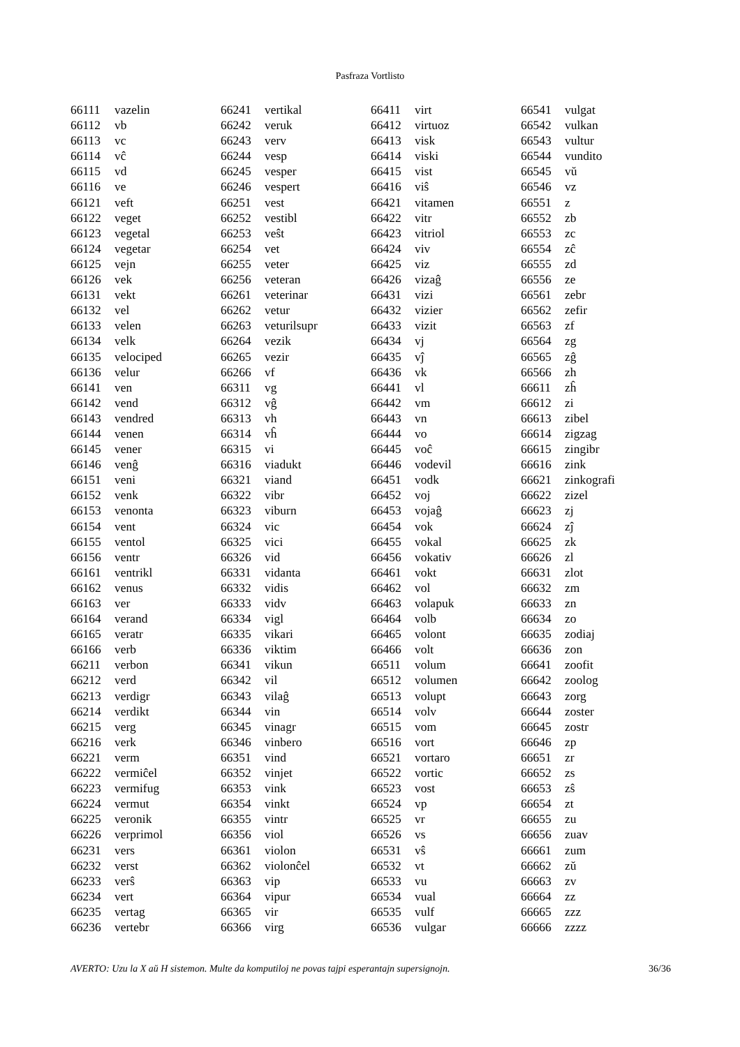Pasfraza Vortlisto
| 66111 | vazelin |
| 66112 | vb |
| 66113 | vc |
| 66114 | vĉ |
| 66115 | vd |
| 66116 | ve |
| 66121 | veft |
| 66122 | veget |
| 66123 | vegetal |
| 66124 | vegetar |
| 66125 | vejn |
| 66126 | vek |
| 66131 | vekt |
| 66132 | vel |
| 66133 | velen |
| 66134 | velk |
| 66135 | velociped |
| 66136 | velur |
| 66141 | ven |
| 66142 | vend |
| 66143 | vendred |
| 66144 | venen |
| 66145 | vener |
| 66146 | venĝ |
| 66151 | veni |
| 66152 | venk |
| 66153 | venonta |
| 66154 | vent |
| 66155 | ventol |
| 66156 | ventr |
| 66161 | ventrikl |
| 66162 | venus |
| 66163 | ver |
| 66164 | verand |
| 66165 | veratr |
| 66166 | verb |
| 66211 | verbon |
| 66212 | verd |
| 66213 | verdigr |
| 66214 | verdikt |
| 66215 | verg |
| 66216 | verk |
| 66221 | verm |
| 66222 | vermiĉel |
| 66223 | vermifug |
| 66224 | vermut |
| 66225 | veronik |
| 66226 | verprimol |
| 66231 | vers |
| 66232 | verst |
| 66233 | verŝ |
| 66234 | vert |
| 66235 | vertag |
| 66236 | vertebr |
| 66241 | vertikal |
| 66242 | veruk |
| 66243 | verv |
| 66244 | vesp |
| 66245 | vesper |
| 66246 | vespert |
| 66251 | vest |
| 66252 | vestibl |
| 66253 | veŝt |
| 66254 | vet |
| 66255 | veter |
| 66256 | veteran |
| 66261 | veterinar |
| 66262 | vetur |
| 66263 | veturilsupr |
| 66264 | vezik |
| 66265 | vezir |
| 66266 | vf |
| 66311 | vg |
| 66312 | vĝ |
| 66313 | vh |
| 66314 | vĥ |
| 66315 | vi |
| 66316 | viadukt |
| 66321 | viand |
| 66322 | vibr |
| 66323 | viburn |
| 66324 | vic |
| 66325 | vici |
| 66326 | vid |
| 66331 | vidanta |
| 66332 | vidis |
| 66333 | vidv |
| 66334 | vigl |
| 66335 | vikari |
| 66336 | viktim |
| 66341 | vikun |
| 66342 | vil |
| 66343 | vilaĝ |
| 66344 | vin |
| 66345 | vinagr |
| 66346 | vinbero |
| 66351 | vind |
| 66352 | vinjet |
| 66353 | vink |
| 66354 | vinkt |
| 66355 | vintr |
| 66356 | viol |
| 66361 | violon |
| 66362 | violonĉel |
| 66363 | vip |
| 66364 | vipur |
| 66365 | vir |
| 66366 | virg |
| 66411 | virt |
| 66412 | virtuoz |
| 66413 | visk |
| 66414 | viski |
| 66415 | vist |
| 66416 | viŝ |
| 66421 | vitamen |
| 66422 | vitr |
| 66423 | vitriol |
| 66424 | viv |
| 66425 | viz |
| 66426 | vizaĝ |
| 66431 | vizi |
| 66432 | vizier |
| 66433 | vizit |
| 66434 | vj |
| 66435 | vĵ |
| 66436 | vk |
| 66441 | vl |
| 66442 | vm |
| 66443 | vn |
| 66444 | vo |
| 66445 | voĉ |
| 66446 | vodevil |
| 66451 | vodk |
| 66452 | voj |
| 66453 | vojaĝ |
| 66454 | vok |
| 66455 | vokal |
| 66456 | vokativ |
| 66461 | vokt |
| 66462 | vol |
| 66463 | volapuk |
| 66464 | volb |
| 66465 | volont |
| 66466 | volt |
| 66511 | volum |
| 66512 | volumen |
| 66513 | volupt |
| 66514 | volv |
| 66515 | vom |
| 66516 | vort |
| 66521 | vortaro |
| 66522 | vortic |
| 66523 | vost |
| 66524 | vp |
| 66525 | vr |
| 66526 | vs |
| 66531 | vŝ |
| 66532 | vt |
| 66533 | vu |
| 66534 | vual |
| 66535 | vulf |
| 66536 | vulgar |
| 66541 | vulgat |
| 66542 | vulkan |
| 66543 | vultur |
| 66544 | vundito |
| 66545 | vŭ |
| 66546 | vz |
| 66551 | z |
| 66552 | zb |
| 66553 | zc |
| 66554 | zĉ |
| 66555 | zd |
| 66556 | ze |
| 66561 | zebr |
| 66562 | zefir |
| 66563 | zf |
| 66564 | zg |
| 66565 | zĝ |
| 66566 | zh |
| 66611 | zĥ |
| 66612 | zi |
| 66613 | zibel |
| 66614 | zigzag |
| 66615 | zingibr |
| 66616 | zink |
| 66621 | zinkografi |
| 66622 | zizel |
| 66623 | zj |
| 66624 | zĵ |
| 66625 | zk |
| 66626 | zl |
| 66631 | zlot |
| 66632 | zm |
| 66633 | zn |
| 66634 | zo |
| 66635 | zodiaj |
| 66636 | zon |
| 66641 | zoofit |
| 66642 | zoolog |
| 66643 | zorg |
| 66644 | zoster |
| 66645 | zostr |
| 66646 | zp |
| 66651 | zr |
| 66652 | zs |
| 66653 | zŝ |
| 66654 | zt |
| 66655 | zu |
| 66656 | zuav |
| 66661 | zum |
| 66662 | zŭ |
| 66663 | zv |
| 66664 | zz |
| 66665 | zzz |
| 66666 | zzzz |
AVERTO: Uzu la X aŭ H sistemon. Multe da komputiloj ne povas tajpi esperantajn supersignojn. 36/36